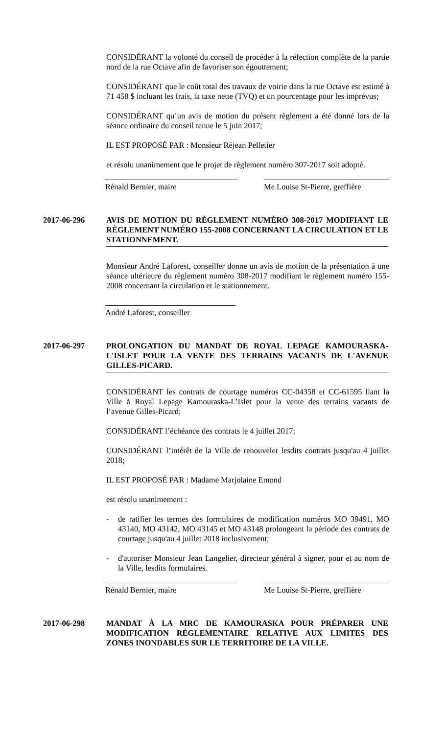CONSIDÉRANT la volonté du conseil de procéder à la réfection complète de la partie nord de la rue Octave afin de favoriser son égouttement;
CONSIDÉRANT que le coût total des travaux de voirie dans la rue Octave est estimé à 71 458 $ incluant les frais, la taxe nette (TVQ) et un pourcentage pour les imprévus;
CONSIDÉRANT qu’un avis de motion du présent règlement a été donné lors de la séance ordinaire du conseil tenue le 5 juin 2017;
IL EST PROPOSÉ PAR : Monsieur Réjean Pelletier
et résolu unanimement que le projet de règlement numéro 307-2017 soit adopté.
Rénald Bernier, maire Me Louise St-Pierre, greffière
2017-06-296 AVIS DE MOTION DU RÈGLEMENT NUMÉRO 308-2017 MODIFIANT LE RÈGLEMENT NUMÉRO 155-2008 CONCERNANT LA CIRCULA­TION ET LE STATIONNEMENT.
Monsieur André Laforest, conseiller donne un avis de motion de la présentation à une séance ultérieure du règlement numéro 308-2017 modifiant le règlement numéro 155-2008 concernant la circulation et le stationnement.
André Laforest, conseiller
2017-06-297 PROLONGATION DU MANDAT DE ROYAL LEPAGE KAMOURASKA-L'ISLET POUR LA VENTE DES TERRAINS VACANTS DE L'AVENUE GILLES-PICARD.
CONSIDÉRANT les contrats de courtage numéros CC-04358 et CC-61595 liant la Ville à Royal Lepage Kamouraska-L’Islet pour la vente des terrains vacants de l’avenue Gilles-Picard;
CONSIDÉRANT l’échéance des contrats le 4 juillet 2017;
CONSIDÉRANT l’intérêt de la Ville de renouveler lesdits contrats jusqu'au 4 juillet 2018;
IL EST PROPOSÉ PAR : Madame Marjolaine Emond
est résolu unanimement :
- de ratifier les termes des formulaires de modification numéros MO 39491, MO 43140, MO 43142, MO 43145 et MO 43148 prolongeant la période des contrats de courtage jusqu'au 4 juillet 2018 inclusivement;
- d'autoriser Monsieur Jean Langelier, directeur général à signer, pour et au nom de la Ville, lesdits formulaires.
Rénald Bernier, maire Me Louise St-Pierre, greffière
2017-06-298 MANDAT À LA MRC DE KAMOURASKA POUR PRÉPARER UNE MODIFICATION RÉGLEMENTAIRE RELATIVE AUX LIMITES DES ZONES INONDABLES SUR LE TERRITOIRE DE LA VILLE.